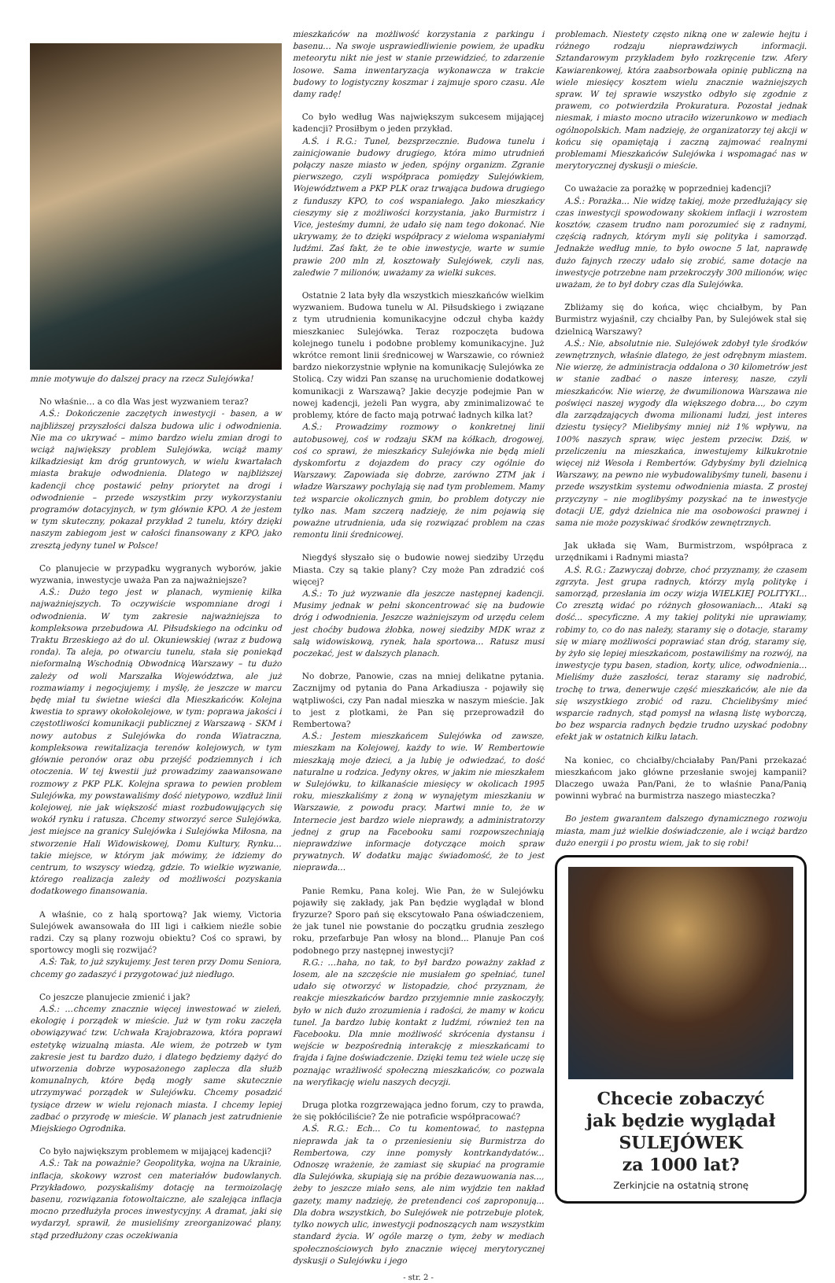mnie motywuje do dalszej pracy na rzecz Sulejówka!
No właśnie… a co dla Was jest wyzwaniem teraz?
A.Ś.: Dokończenie zaczętych inwestycji - basen, a w najbliższej przyszłości dalsza budowa ulic i odwodnienia. Nie ma co ukrywać – mimo bardzo wielu zmian drogi to wciąż największy problem Sulejówka, wciąż mamy kilkadziesiąt km dróg gruntowych, w wielu kwartałach miasta brakuje odwodnienia. Dlatego w najbliższej kadencji chcę postawić pełny priorytet na drogi i odwodnienie – przede wszystkim przy wykorzystaniu programów dotacyjnych, w tym głównie KPO. A że jestem w tym skuteczny, pokazał przykład 2 tunelu, który dzięki naszym zabiegom jest w całości finansowany z KPO, jako zresztą jedyny tunel w Polsce!
Co planujecie w przypadku wygranych wyborów, jakie wyzwania, inwestycje uważa Pan za najważniejsze?
A.Ś.: Dużo tego jest w planach, wymienię kilka najważniejszych. To oczywiście wspomniane drogi i odwodnienia. W tym zakresie najważniejsza to kompleksowa przebudowa Al. Piłsudskiego na odcinku od Traktu Brzeskiego aż do ul. Okuniewskiej (wraz z budową ronda). Ta aleja, po otwarciu tunelu, stała się poniekąd nieformalną Wschodnią Obwodnicą Warszawy – tu dużo zależy od woli Marszałka Województwa, ale już rozmawiamy i negocjujemy, i myślę, że jeszcze w marcu będę miał tu świetne wieści dla Mieszkańców. Kolejna kwestia to sprawy okołokolejowe, w tym: poprawa jakości i częstotliwości komunikacji publicznej z Warszawą - SKM i nowy autobus z Sulejówka do ronda Wiatraczna, kompleksowa rewitalizacja terenów kolejowych, w tym głównie peronów oraz obu przejść podziemnych i ich otoczenia. W tej kwestii już prowadzimy zaawansowane rozmowy z PKP PLK. Kolejna sprawa to pewien problem Sulejówka, my powstawaliśmy dość nietypowo, wzdłuż linii kolejowej, nie jak większość miast rozbudowujących się wokół rynku i ratusza. Chcemy stworzyć serce Sulejówka, jest miejsce na granicy Sulejówka i Sulejówka Miłosna, na stworzenie Hali Widowiskowej, Domu Kultury, Rynku… takie miejsce, w którym jak mówimy, że idziemy do centrum, to wszyscy wiedzą, gdzie. To wielkie wyzwanie, którego realizacja zależy od możliwości pozyskania dodatkowego finansowania.
A właśnie, co z halą sportową? Jak wiemy, Victoria Sulejówek awansowała do III ligi i całkiem nieźle sobie radzi. Czy są plany rozwoju obiektu? Coś co sprawi, by sportowcy mogli się rozwijać?
A.Ś: Tak, to już szykujemy. Jest teren przy Domu Seniora, chcemy go zadaszyć i przygotować już niedługo.
Co jeszcze planujecie zmienić i jak?
A.Ś.: …chcemy znacznie więcej inwestować w zieleń, ekologię i porządek w mieście. Już w tym roku zaczęła obowiązywać tzw. Uchwała Krajobrazowa, która poprawi estetykę wizualną miasta. Ale wiem, że potrzeb w tym zakresie jest tu bardzo dużo, i dlatego będziemy dążyć do utworzenia dobrze wyposażonego zaplecza dla służb komunalnych, które będą mogły same skutecznie utrzymywać porządek w Sulejówku. Chcemy posadzić tysiące drzew w wielu rejonach miasta. I chcemy lepiej zadbać o przyrodę w mieście. W planach jest zatrudnienie Miejskiego Ogrodnika.
Co było największym problemem w mijającej kadencji?
A.Ś.: Tak na poważnie? Geopolityka, wojna na Ukrainie, inflacja, skokowy wzrost cen materiałów budowlanych. Przykładowo, pozyskaliśmy dotację na termoizolację basenu, rozwiązania fotowoltaiczne, ale szalejąca inflacja mocno przedłużyła proces inwestycyjny. A dramat, jaki się wydarzył, sprawił, że musieliśmy zreorganizować plany, stąd przedłużony czas oczekiwania
mieszkańców na możliwość korzystania z parkingu i basenu… Na swoje usprawiedliwienie powiem, że upadku meteorytu nikt nie jest w stanie przewidzieć, to zdarzenie losowe. Sama inwentaryzacja wykonawcza w trakcie budowy to logistyczny koszmar i zajmuje sporo czasu. Ale damy radę!
Co było według Was największym sukcesem mijającej kadencji? Prosiłbym o jeden przykład.
A.Ś. i R.G.: Tunel, bezsprzecznie. Budowa tunelu i zainicjowanie budowy drugiego, która mimo utrudnień połączy nasze miasto w jeden, spójny organizm. Zgranie pierwszego, czyli współpraca pomiędzy Sulejówkiem, Województwem a PKP PLK oraz trwająca budowa drugiego z funduszy KPO, to coś wspaniałego. Jako mieszkańcy cieszymy się z możliwości korzystania, jako Burmistrz i Vice, jesteśmy dumni, że udało się nam tego dokonać. Nie ukrywamy, że to dzięki współpracy z wieloma wspaniałymi ludźmi. Zaś fakt, że te obie inwestycje, warte w sumie prawie 200 mln zł, kosztowały Sulejówek, czyli nas, zaledwie 7 milionów, uważamy za wielki sukces.
Ostatnie 2 lata były dla wszystkich mieszkańców wielkim wyzwaniem. Budowa tunelu w Al. Piłsudskiego i związane z tym utrudnienia komunikacyjne odczuł chyba każdy mieszkaniec Sulejówka. Teraz rozpoczęta budowa kolejnego tunelu i podobne problemy komunikacyjne. Już wkrótce remont linii średnicowej w Warszawie, co również bardzo niekorzystnie wpłynie na komunikację Sulejówka ze Stolicą. Czy widzi Pan szansę na uruchomienie dodatkowej komunikacji z Warszawą? Jakie decyzje podejmie Pan w nowej kadencji, jeżeli Pan wygra, aby zminimalizować te problemy, które de facto mają potrwać ładnych kilka lat?
A.Ś.: Prowadzimy rozmowy o konkretnej linii autobusowej, coś w rodzaju SKM na kółkach, drogowej, coś co sprawi, że mieszkańcy Sulejówka nie będą mieli dyskomfortu z dojazdem do pracy czy ogólnie do Warszawy. Zapowiada się dobrze, zarówno ZTM jak i władze Warszawy pochylają się nad tym problemem. Mamy też wsparcie okolicznych gmin, bo problem dotyczy nie tylko nas. Mam szczerą nadzieję, że nim pojawią się poważne utrudnienia, uda się rozwiązać problem na czas remontu linii średnicowej.
Niegdyś słyszało się o budowie nowej siedziby Urzędu Miasta. Czy są takie plany? Czy może Pan zdradzić coś więcej?
A.Ś.: To już wyzwanie dla jeszcze następnej kadencji. Musimy jednak w pełni skoncentrować się na budowie dróg i odwodnienia. Jeszcze ważniejszym od urzędu celem jest choćby budowa żłobka, nowej siedziby MDK wraz z salą widowiskową, rynek, hala sportowa… Ratusz musi poczekać, jest w dalszych planach.
No dobrze, Panowie, czas na mniej delikatne pytania. Zacznijmy od pytania do Pana Arkadiusza - pojawiły się wątpliwości, czy Pan nadal mieszka w naszym mieście. Jak to jest z plotkami, że Pan się przeprowadził do Rembertowa?
A.Ś.: Jestem mieszkańcem Sulejówka od zawsze, mieszkam na Kolejowej, każdy to wie. W Rembertowie mieszkają moje dzieci, a ja lubię je odwiedzać, to dość naturalne u rodzica. Jedyny okres, w jakim nie mieszkałem w Sulejówku, to kilkanaście miesięcy w okolicach 1995 roku, mieszkaliśmy z żoną w wynajętym mieszkaniu w Warszawie, z powodu pracy. Martwi mnie to, że w Internecie jest bardzo wiele nieprawdy, a administratorzy jednej z grup na Facebooku sami rozpowszechniają nieprawdziwe informacje dotyczące moich spraw prywatnych. W dodatku mając świadomość, że to jest nieprawda…
Panie Remku, Pana kolej. Wie Pan, że w Sulejówku pojawiły się zakłady, jak Pan będzie wyglądał w blond fryzurze? Sporo pań się ekscytowało Pana oświadczeniem, że jak tunel nie powstanie do początku grudnia zeszłego roku, przefarbuje Pan włosy na blond... Planuje Pan coś podobnego przy następnej inwestycji?
R.G.: …haha, no tak, to był bardzo poważny zakład z losem, ale na szczęście nie musiałem go spełniać, tunel udało się otworzyć w listopadzie, choć przyznam, że reakcje mieszkańców bardzo przyjemnie mnie zaskoczyły, było w nich dużo zrozumienia i radości, że mamy w końcu tunel. Ja bardzo lubię kontakt z ludźmi, również ten na Facebooku. Dla mnie możliwość skrócenia dystansu i wejście w bezpośrednią interakcję z mieszkańcami to frajda i fajne doświadczenie. Dzięki temu też wiele uczę się poznając wrażliwość społeczną mieszkańców, co pozwala na weryfikację wielu naszych decyzji.
Druga plotka rozgrzewająca jedno forum, czy to prawda, że się pokłóciliście? Że nie potraficie współpracować?
A.Ś. R.G.: Ech... Co tu komentować, to następna nieprawda jak ta o przeniesieniu się Burmistrza do Rembertowa, czy inne pomysły kontrkandydatów... Odnoszę wrażenie, że zamiast się skupiać na programie dla Sulejówka, skupiają się na próbie dezawuowania nas..., żeby to jeszcze miało sens, ale nim wyjdzie ten nakład gazety, mamy nadzieję, że pretendenci coś zaproponują... Dla dobra wszystkich, bo Sulejówek nie potrzebuje plotek, tylko nowych ulic, inwestycji podnoszących nam wszystkim standard życia. W ogóle marzę o tym, żeby w mediach społecznościowych było znacznie więcej merytorycznej dyskusji o Sulejówku i jego
- str. 2 -
problemach. Niestety często nikną one w zalewie hejtu i różnego rodzaju nieprawdziwych informacji. Sztandarowym przykładem było rozkręcenie tzw. Afery Kawiarenkowej, która zaabsorbowała opinię publiczną na wiele miesięcy kosztem wielu znacznie ważniejszych spraw. W tej sprawie wszystko odbyło się zgodnie z prawem, co potwierdziła Prokuratura. Pozostał jednak niesmak, i miasto mocno utraciło wizerunkowo w mediach ogólnopolskich. Mam nadzieję, że organizatorzy tej akcji w końcu się opamiętają i zaczną zajmować realnymi problemami Mieszkańców Sulejówka i wspomagać nas w merytorycznej dyskusji o mieście.
Co uważacie za porażkę w poprzedniej kadencji?
A.Ś.: Porażka... Nie widzę takiej, może przedłużający się czas inwestycji spowodowany skokiem inflacji i wzrostem kosztów, czasem trudno nam porozumieć się z radnymi, częścią radnych, którym myli się polityka i samorząd. Jednakże według mnie, to było owocne 5 lat, naprawdę dużo fajnych rzeczy udało się zrobić, same dotacje na inwestycje potrzebne nam przekroczyły 300 milionów, więc uważam, że to był dobry czas dla Sulejówka.
Zbliżamy się do końca, więc chciałbym, by Pan Burmistrz wyjaśnił, czy chciałby Pan, by Sulejówek stał się dzielnicą Warszawy?
A.Ś.: Nie, absolutnie nie. Sulejówek zdobył tyle środków zewnętrznych, właśnie dlatego, że jest odrębnym miastem. Nie wierzę, że administracja oddalona o 30 kilometrów jest w stanie zadbać o nasze interesy, nasze, czyli mieszkańców. Nie wierzę, że dwumilionowa Warszawa nie poświęci naszej wygody dla większego dobra..., bo czym dla zarządzających dwoma milionami ludzi, jest interes dziestu tysięcy? Mielibyśmy mniej niż 1% wpływu, na 100% naszych spraw, więc jestem przeciw. Dziś, w przeliczeniu na mieszkańca, inwestujemy kilkukrotnie więcej niż Wesoła i Rembertów. Gdybyśmy byli dzielnicą Warszawy, na pewno nie wybudowalibyśmy tuneli, basenu i przede wszystkim systemu odwodnienia miasta. Z prostej przyczyny – nie moglibyśmy pozyskać na te inwestycje dotacji UE, gdyż dzielnica nie ma osobowości prawnej i sama nie może pozyskiwać środków zewnętrznych.
Jak układa się Wam, Burmistrzom, współpraca z urzędnikami i Radnymi miasta?
A.Ś. R.G.: Zazwyczaj dobrze, choć przyznamy, że czasem zgrzyta. Jest grupa radnych, którzy mylą politykę i samorząd, przesłania im oczy wizja WIELKIEJ POLITYKI... Co zresztą widać po różnych głosowaniach... Ataki są dość... specyficzne. A my takiej polityki nie uprawiamy, robimy to, co do nas należy, staramy się o dotacje, staramy się w miarę możliwości poprawiać stan dróg, staramy się, by żyło się lepiej mieszkańcom, postawiliśmy na rozwój, na inwestycje typu basen, stadion, korty, ulice, odwodnienia... Mieliśmy duże zaszłości, teraz staramy się nadrobić, trochę to trwa, denerwuje część mieszkańców, ale nie da się wszystkiego zrobić od razu. Chcielibyśmy mieć wsparcie radnych, stąd pomysł na własną listę wyborczą, bo bez wsparcia radnych będzie trudno uzyskać podobny efekt jak w ostatnich kilku latach.
Na koniec, co chciałby/chciałaby Pan/Pani przekazać mieszkańcom jako główne przesłanie swojej kampanii? Dlaczego uważa Pan/Pani, że to właśnie Pana/Panią powinni wybrać na burmistrza naszego miasteczka?
Bo jestem gwarantem dalszego dynamicznego rozwoju miasta, mam już wielkie doświadczenie, ale i wciąż bardzo dużo energii i po prostu wiem, jak to się robi!
Chcecie zobaczyć
jak będzie wyglądał
SULEJÓWEK
za 1000 lat?
Zerkinjcie na ostatnią stronę